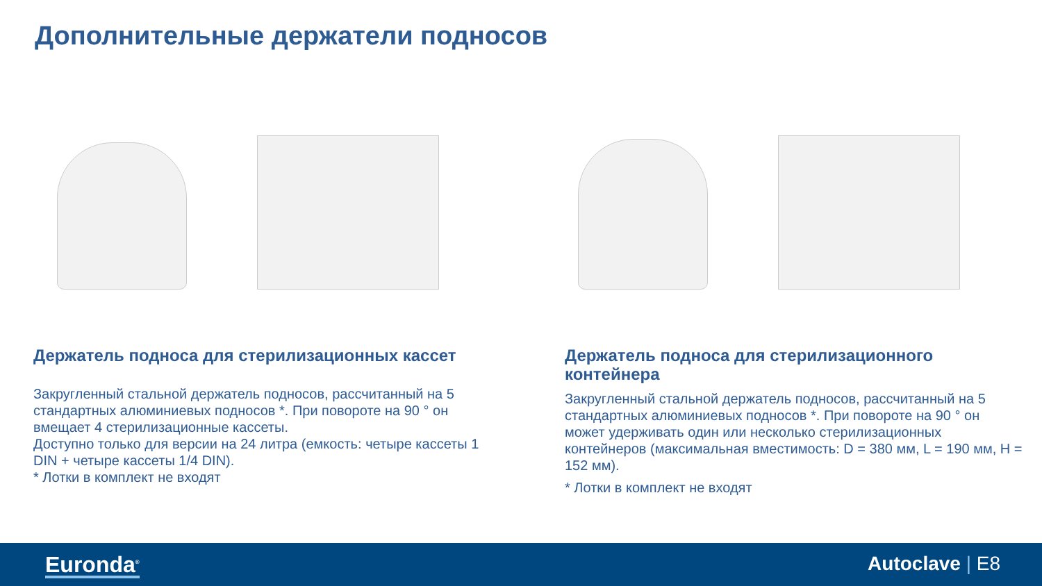Дополнительные держатели подносов
Держатель подноса для стерилизационных кассет
Закругленный стальной держатель подносов, рассчитанный на 5 стандартных алюминиевых подносов *. При повороте на 90 ° он вмещает 4 стерилизационные кассеты.
Доступно только для версии на 24 литра (емкость: четыре кассеты 1 DIN + четыре кассеты 1/4 DIN).
* Лотки в комплект не входят
Держатель подноса для стерилизационного контейнера
Закругленный стальной держатель подносов, рассчитанный на 5 стандартных алюминиевых подносов *. При повороте на 90 ° он может удерживать один или несколько стерилизационных контейнеров (максимальная вместимость: D = 380 мм, L = 190 мм, H = 152 мм).
* Лотки в комплект не входят
Euronda<sup>®</sup> Autoclave | E8